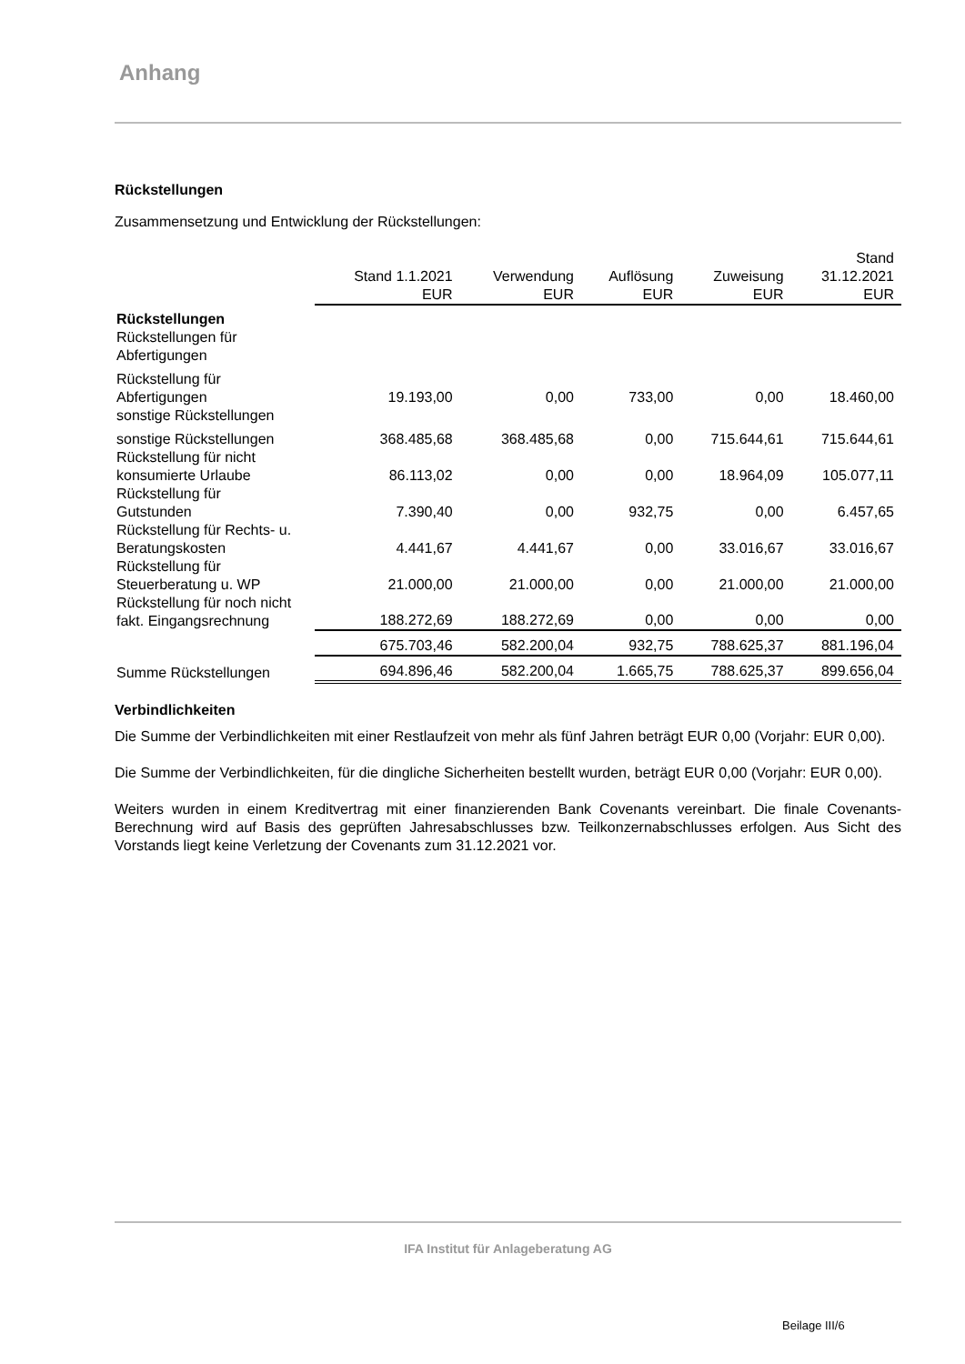Anhang
Rückstellungen
Zusammensetzung und Entwicklung der Rückstellungen:
| | Stand 1.1.2021 EUR | Verwendung EUR | Auflösung EUR | Zuweisung EUR | Stand 31.12.2021 EUR |
| --- | --- | --- | --- | --- | --- |
| Rückstellungen Rückstellungen für Abfertigungen | | | | | |
| Rückstellung für Abfertigungen | 19.193,00 | 0,00 | 733,00 | 0,00 | 18.460,00 |
| sonstige Rückstellungen | | | | | |
| sonstige Rückstellungen | 368.485,68 | 368.485,68 | 0,00 | 715.644,61 | 715.644,61 |
| Rückstellung für nicht konsumierte Urlaube | 86.113,02 | 0,00 | 0,00 | 18.964,09 | 105.077,11 |
| Rückstellung für Gutstunden | 7.390,40 | 0,00 | 932,75 | 0,00 | 6.457,65 |
| Rückstellung für Rechts- u. Beratungskosten | 4.441,67 | 4.441,67 | 0,00 | 33.016,67 | 33.016,67 |
| Rückstellung für Steuerberatung u. WP | 21.000,00 | 21.000,00 | 0,00 | 21.000,00 | 21.000,00 |
| Rückstellung für noch nicht fakt. Eingangsrechnung | 188.272,69 | 188.272,69 | 0,00 | 0,00 | 0,00 |
| | 675.703,46 | 582.200,04 | 932,75 | 788.625,37 | 881.196,04 |
| Summe Rückstellungen | 694.896,46 | 582.200,04 | 1.665,75 | 788.625,37 | 899.656,04 |
Verbindlichkeiten
Die Summe der Verbindlichkeiten mit einer Restlaufzeit von mehr als fünf Jahren beträgt EUR 0,00 (Vorjahr: EUR 0,00).
Die Summe der Verbindlichkeiten, für die dingliche Sicherheiten bestellt wurden, beträgt EUR 0,00 (Vorjahr: EUR 0,00).
Weiters wurden in einem Kreditvertrag mit einer finanzierenden Bank Covenants vereinbart. Die finale Covenants-Berechnung wird auf Basis des geprüften Jahresabschlusses bzw. Teilkonzernabschlusses erfolgen. Aus Sicht des Vorstands liegt keine Verletzung der Covenants zum 31.12.2021 vor.
IFA Institut für Anlageberatung AG
Beilage III/6